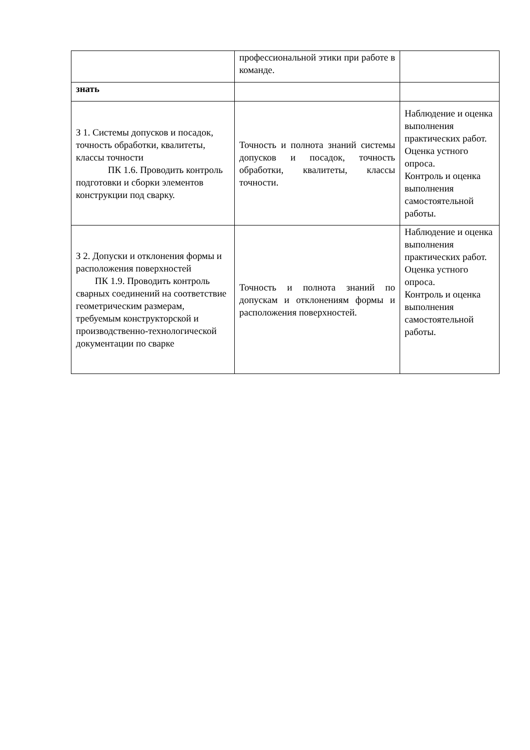| | профессиональной этики при работе в команде. | |
| знать | | |
| З 1. Системы допусков и посадок, точность обработки, квалитеты, классы точности ПК 1.6. Проводить контроль подготовки и сборки элементов конструкции под сварку. | Точность и полнота знаний системы допусков и посадок, точность обработки, квалитеты, классы точности. | Наблюдение и оценка выполнения практических работ. Оценка устного опроса. Контроль и оценка выполнения самостоятельной работы. |
| З 2. Допуски и отклонения формы и расположения поверхностей ПК 1.9. Проводить контроль сварных соединений на соответствие геометрическим размерам, требуемым конструкторской и производственно-технологической документации по сварке | Точность и полнота знаний по допускам и отклонениям формы и расположения поверхностей. | Наблюдение и оценка выполнения практических работ. Оценка устного опроса. Контроль и оценка выполнения самостоятельной работы. |